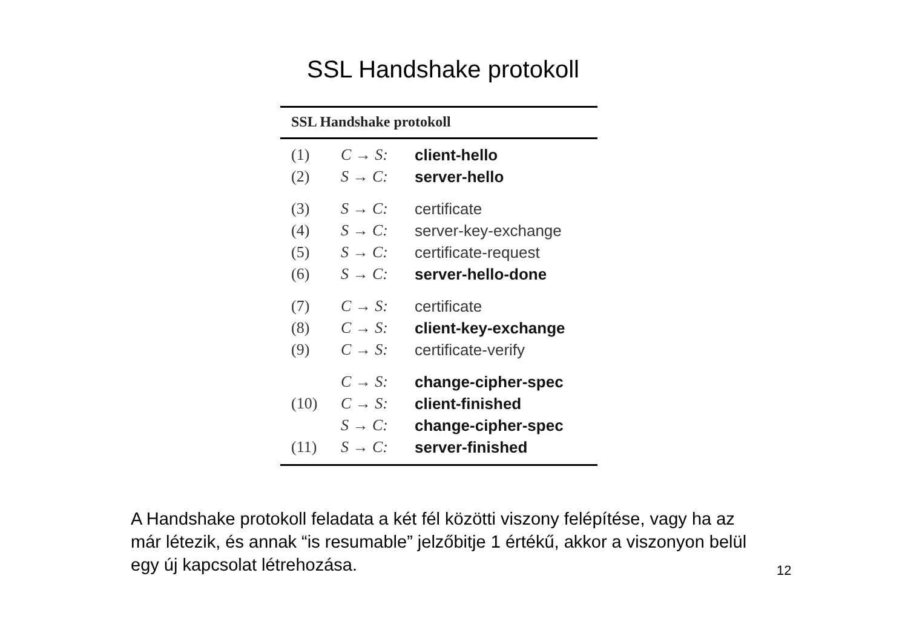SSL Handshake protokoll
SSL Handshake protokoll
| (1) | C → S: | client-hello |
| (2) | S → C: | server-hello |
| (3) | S → C: | certificate |
| (4) | S → C: | server-key-exchange |
| (5) | S → C: | certificate-request |
| (6) | S → C: | server-hello-done |
| (7) | C → S: | certificate |
| (8) | C → S: | client-key-exchange |
| (9) | C → S: | certificate-verify |
| | C → S: | change-cipher-spec |
| (10) | C → S: | client-finished |
| | S → C: | change-cipher-spec |
| (11) | S → C: | server-finished |
A Handshake protokoll feladata a két fél közötti viszony felépítése, vagy ha az már létezik, és annak “is resumable” jelzőbitje 1 értékű, akkor a viszonyon belül egy új kapcsolat létrehozása.
12